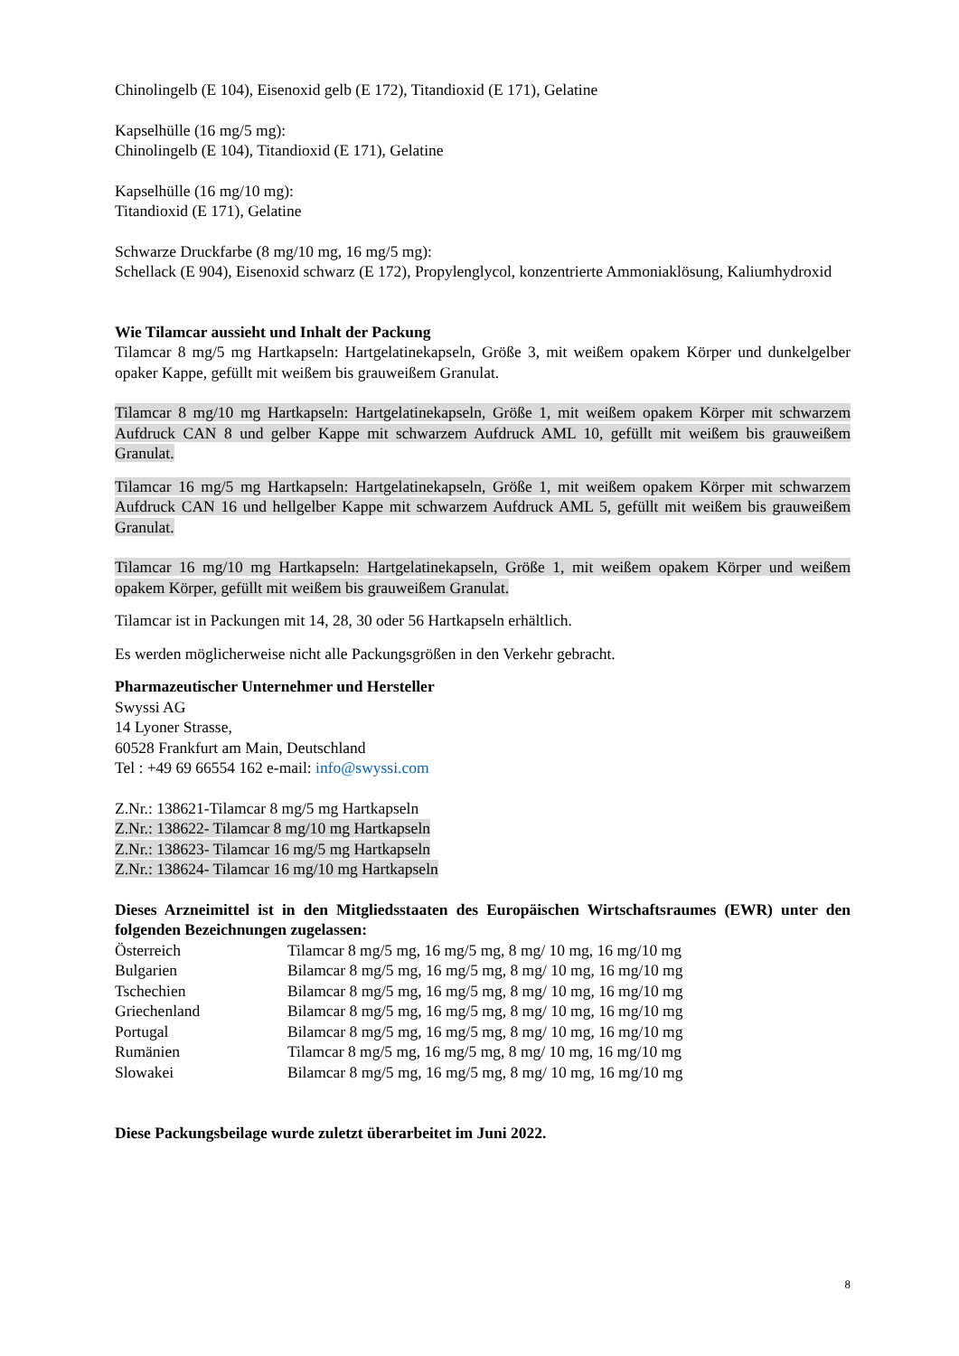Chinolingelb (E 104), Eisenoxid gelb (E 172), Titandioxid (E 171), Gelatine
Kapselhülle (16 mg/5 mg):
Chinolingelb (E 104), Titandioxid (E 171), Gelatine
Kapselhülle (16 mg/10 mg):
Titandioxid (E 171), Gelatine
Schwarze Druckfarbe (8 mg/10 mg, 16 mg/5 mg):
Schellack (E 904), Eisenoxid schwarz (E 172), Propylenglycol, konzentrierte Ammoniaklösung, Kaliumhydroxid
Wie Tilamcar aussieht und Inhalt der Packung
Tilamcar 8 mg/5 mg Hartkapseln: Hartgelatinekapseln, Größe 3, mit weißem opakem Körper und dunkelgelber opaker Kappe, gefüllt mit weißem bis grauweißem Granulat.
Tilamcar 8 mg/10 mg Hartkapseln: Hartgelatinekapseln, Größe 1, mit weißem opakem Körper mit schwarzem Aufdruck CAN 8 und gelber Kappe mit schwarzem Aufdruck AML 10, gefüllt mit weißem bis grauweißem Granulat.
Tilamcar 16 mg/5 mg Hartkapseln: Hartgelatinekapseln, Größe 1, mit weißem opakem Körper mit schwarzem Aufdruck CAN 16 und hellgelber Kappe mit schwarzem Aufdruck AML 5, gefüllt mit weißem bis grauweißem Granulat.
Tilamcar 16 mg/10 mg Hartkapseln: Hartgelatinekapseln, Größe 1, mit weißem opakem Körper und weißem opakem Körper, gefüllt mit weißem bis grauweißem Granulat.
Tilamcar ist in Packungen mit 14, 28, 30 oder 56 Hartkapseln erhältlich.
Es werden möglicherweise nicht alle Packungsgrößen in den Verkehr gebracht.
Pharmazeutischer Unternehmer und Hersteller
Swyssi AG
14 Lyoner Strasse,
60528 Frankfurt am Main, Deutschland
Tel : +49 69 66554 162 e-mail: info@swyssi.com
Z.Nr.: 138621-Tilamcar 8 mg/5 mg Hartkapseln
Z.Nr.: 138622- Tilamcar 8 mg/10 mg Hartkapseln
Z.Nr.: 138623- Tilamcar 16 mg/5 mg Hartkapseln
Z.Nr.: 138624- Tilamcar 16 mg/10 mg Hartkapseln
Dieses Arzneimittel ist in den Mitgliedsstaaten des Europäischen Wirtschaftsraumes (EWR) unter den folgenden Bezeichnungen zugelassen:
| Österreich | Tilamcar 8 mg/5 mg, 16 mg/5 mg, 8 mg/ 10 mg, 16 mg/10 mg |
| Bulgarien | Bilamcar 8 mg/5 mg, 16 mg/5 mg, 8 mg/ 10 mg, 16 mg/10 mg |
| Tschechien | Bilamcar 8 mg/5 mg, 16 mg/5 mg, 8 mg/ 10 mg, 16 mg/10 mg |
| Griechenland | Bilamcar 8 mg/5 mg, 16 mg/5 mg, 8 mg/ 10 mg, 16 mg/10 mg |
| Portugal | Bilamcar 8 mg/5 mg, 16 mg/5 mg, 8 mg/ 10 mg, 16 mg/10 mg |
| Rumänien | Tilamcar 8 mg/5 mg, 16 mg/5 mg, 8 mg/ 10 mg, 16 mg/10 mg |
| Slowakei | Bilamcar 8 mg/5 mg, 16 mg/5 mg, 8 mg/ 10 mg, 16 mg/10 mg |
Diese Packungsbeilage wurde zuletzt überarbeitet im Juni 2022.
8